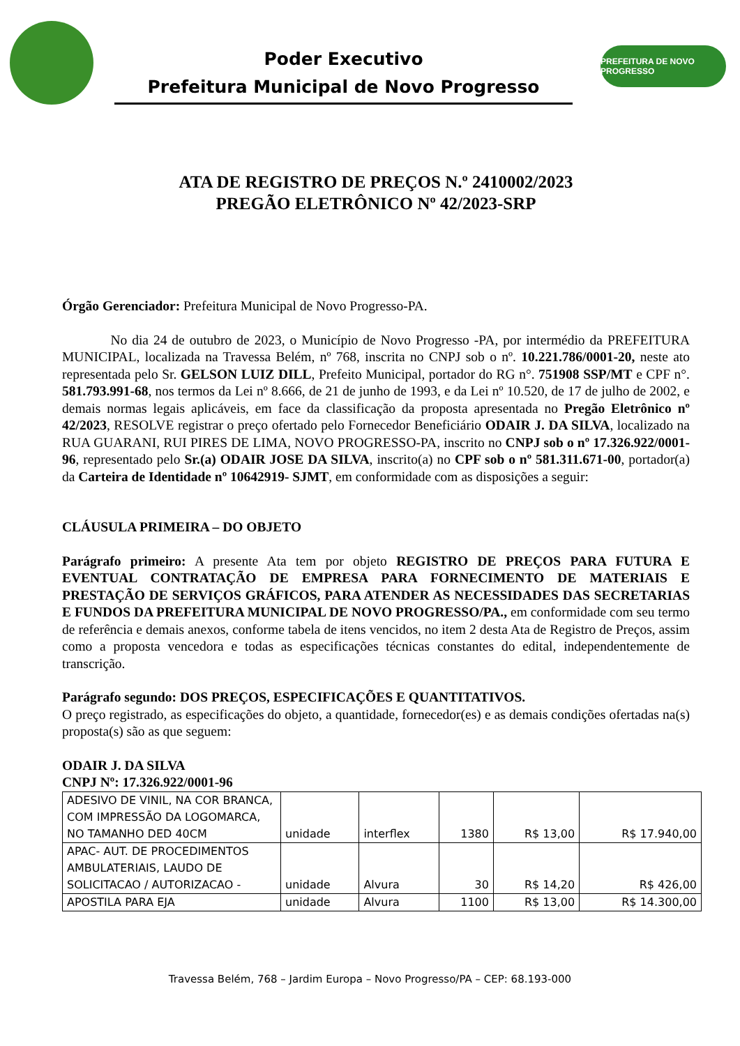Poder Executivo
Prefeitura Municipal de Novo Progresso
PREFEITURA DE NOVO PROGRESSO
ATA DE REGISTRO DE PREÇOS N.º 2410002/2023
PREGÃO ELETRÔNICO Nº 42/2023-SRP
Órgão Gerenciador: Prefeitura Municipal de Novo Progresso-PA.
No dia 24 de outubro de 2023, o Município de Novo Progresso -PA, por intermédio da PREFEITURA MUNICIPAL, localizada na Travessa Belém, nº 768, inscrita no CNPJ sob o nº. 10.221.786/0001-20, neste ato representada pelo Sr. GELSON LUIZ DILL, Prefeito Municipal, portador do RG n°. 751908 SSP/MT e CPF n°. 581.793.991-68, nos termos da Lei nº 8.666, de 21 de junho de 1993, e da Lei nº 10.520, de 17 de julho de 2002, e demais normas legais aplicáveis, em face da classificação da proposta apresentada no Pregão Eletrônico nº 42/2023, RESOLVE registrar o preço ofertado pelo Fornecedor Beneficiário ODAIR J. DA SILVA, localizado na RUA GUARANI, RUI PIRES DE LIMA, NOVO PROGRESSO-PA, inscrito no CNPJ sob o nº 17.326.922/0001-96, representado pelo Sr.(a) ODAIR JOSE DA SILVA, inscrito(a) no CPF sob o nº 581.311.671-00, portador(a) da Carteira de Identidade nº 10642919- SJMT, em conformidade com as disposições a seguir:
CLÁUSULA PRIMEIRA – DO OBJETO
Parágrafo primeiro: A presente Ata tem por objeto REGISTRO DE PREÇOS PARA FUTURA E EVENTUAL CONTRATAÇÃO DE EMPRESA PARA FORNECIMENTO DE MATERIAIS E PRESTAÇÃO DE SERVIÇOS GRÁFICOS, PARA ATENDER AS NECESSIDADES DAS SECRETARIAS E FUNDOS DA PREFEITURA MUNICIPAL DE NOVO PROGRESSO/PA., em conformidade com seu termo de referência e demais anexos, conforme tabela de itens vencidos, no item 2 desta Ata de Registro de Preços, assim como a proposta vencedora e todas as especificações técnicas constantes do edital, independentemente de transcrição.
Parágrafo segundo: DOS PREÇOS, ESPECIFICAÇÕES E QUANTITATIVOS.
O preço registrado, as especificações do objeto, a quantidade, fornecedor(es) e as demais condições ofertadas na(s) proposta(s) são as que seguem:
ODAIR J. DA SILVA
CNPJ Nº: 17.326.922/0001-96
| ADESIVO DE VINIL, NA COR BRANCA, COM IMPRESSÃO DA LOGOMARCA, NO TAMANHO DED 40CM | unidade | interflex | 1380 | R$ 13,00 | R$ 17.940,00 |
| APAC- AUT. DE PROCEDIMENTOS AMBULATERIAIS, LAUDO DE SOLICITACAO / AUTORIZACAO - | unidade | Alvura | 30 | R$ 14,20 | R$ 426,00 |
| APOSTILA PARA EJA | unidade | Alvura | 1100 | R$ 13,00 | R$ 14.300,00 |
Travessa Belém, 768 – Jardim Europa – Novo Progresso/PA – CEP: 68.193-000